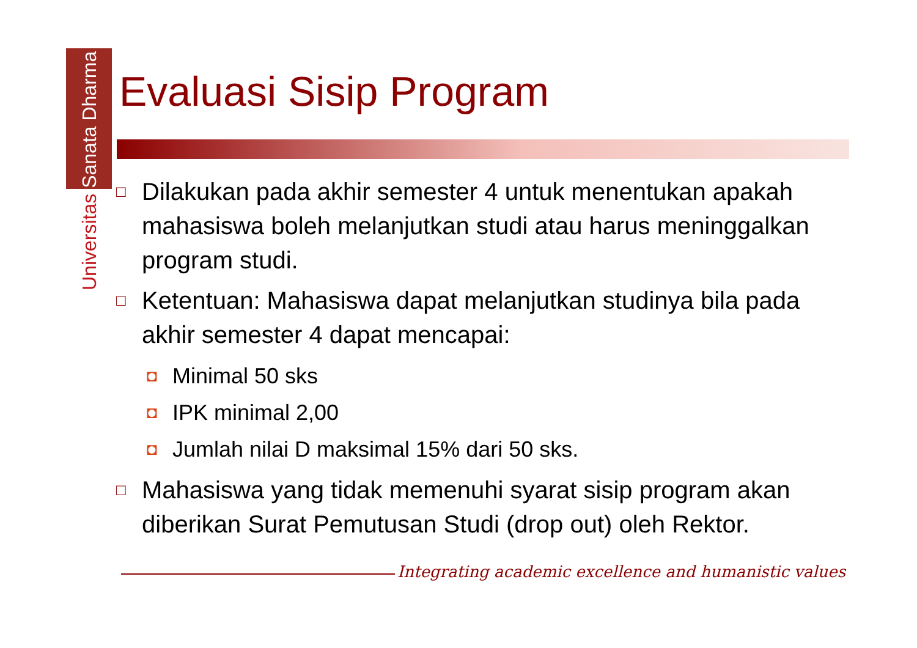Universitas Sanata Dharma
Evaluasi Sisip Program
□ Dilakukan pada akhir semester 4 untuk menentukan apakah mahasiswa boleh melanjutkan studi atau harus meninggalkan program studi.
□ Ketentuan: Mahasiswa dapat melanjutkan studinya bila pada akhir semester 4 dapat mencapai:
◘ Minimal 50 sks
◘ IPK minimal 2,00
◘ Jumlah nilai D maksimal 15% dari 50 sks.
□ Mahasiswa yang tidak memenuhi syarat sisip program akan diberikan Surat Pemutusan Studi (drop out) oleh Rektor.
Integrating academic excellence and humanistic values